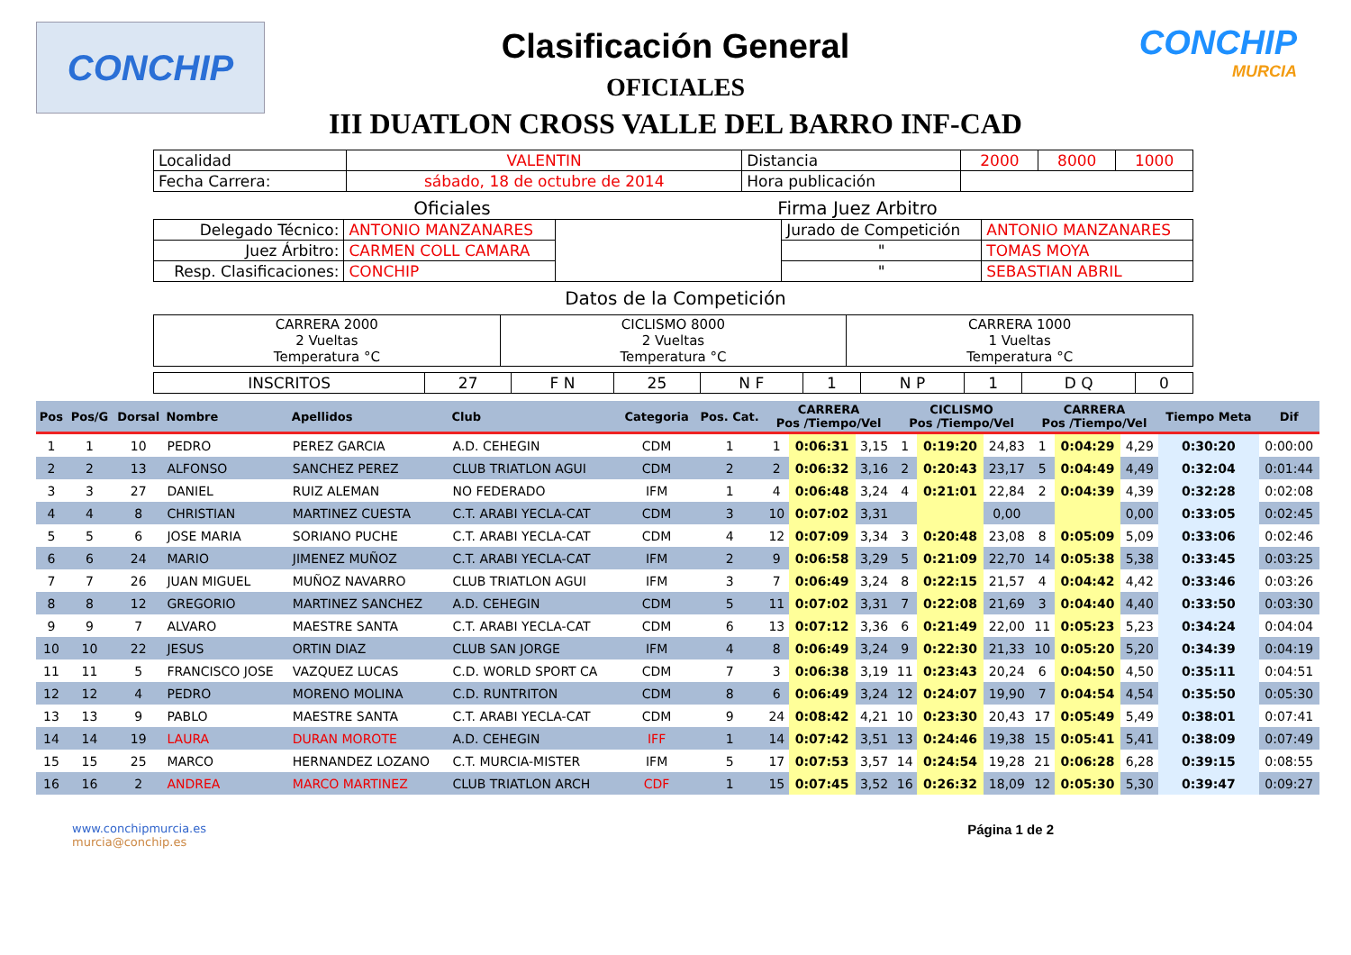CONCHIP CONCHIP
MURCIA
Clasificación General
OFICIALES
III DUATLON CROSS VALLE DEL BARRO INF-CAD
| Localidad | VALENTIN | Distancia | 2000 | 8000 | 1000 |
| Fecha Carrera: | sábado, 18 de octubre de 2014 | Hora publicación | | | |
Oficiales Firma Juez Arbitro
| Delegado Técnico: | ANTONIO MANZANARES | | Jurado de Competición | ANTONIO MANZANARES |
| Juez Árbitro: | CARMEN COLL CAMARA | | " | TOMAS MOYA |
| Resp. Clasificaciones: | CONCHIP | | " | SEBASTIAN ABRIL |
Datos de la Competición
| CARRERA 2000 2 Vueltas Temperatura °C | CICLISMO 8000 2 Vueltas Temperatura °C | CARRERA 1000 1 Vueltas Temperatura °C |
| INSCRITOS | 27 | F N | 25 | N F | 1 | N P | 1 | D Q | 0 |
| Pos | Pos/G | Dorsal | Nombre | Apellidos | Club | Categoria | Pos. Cat. | CARRERA Pos /Tiempo/Vel | | | CICLISMO Pos /Tiempo/Vel | | | CARRERA Pos /Tiempo/Vel | | | Tiempo Meta | Dif |
| --- | --- | --- | --- | --- | --- | --- | --- | --- | --- | --- | --- | --- | --- | --- | --- | --- | --- | --- |
| 1 | 1 | 10 | PEDRO | PEREZ GARCIA | A.D. CEHEGIN | CDM | 1 | 1 | 0:06:31 | 3,15 | 1 | 0:19:20 | 24,83 | 1 | 0:04:29 | 4,29 | 0:30:20 | 0:00:00 |
| 2 | 2 | 13 | ALFONSO | SANCHEZ PEREZ | CLUB TRIATLON AGUI | CDM | 2 | 2 | 0:06:32 | 3,16 | 2 | 0:20:43 | 23,17 | 5 | 0:04:49 | 4,49 | 0:32:04 | 0:01:44 |
| 3 | 3 | 27 | DANIEL | RUIZ ALEMAN | NO FEDERADO | IFM | 1 | 4 | 0:06:48 | 3,24 | 4 | 0:21:01 | 22,84 | 2 | 0:04:39 | 4,39 | 0:32:28 | 0:02:08 |
| 4 | 4 | 8 | CHRISTIAN | MARTINEZ CUESTA | C.T. ARABI YECLA-CAT | CDM | 3 | 10 | 0:07:02 | 3,31 | | | 0,00 | | | 0,00 | 0:33:05 | 0:02:45 |
| 5 | 5 | 6 | JOSE MARIA | SORIANO PUCHE | C.T. ARABI YECLA-CAT | CDM | 4 | 12 | 0:07:09 | 3,34 | 3 | 0:20:48 | 23,08 | 8 | 0:05:09 | 5,09 | 0:33:06 | 0:02:46 |
| 6 | 6 | 24 | MARIO | JIMENEZ MUÑOZ | C.T. ARABI YECLA-CAT | IFM | 2 | 9 | 0:06:58 | 3,29 | 5 | 0:21:09 | 22,70 | 14 | 0:05:38 | 5,38 | 0:33:45 | 0:03:25 |
| 7 | 7 | 26 | JUAN MIGUEL | MUÑOZ NAVARRO | CLUB TRIATLON AGUI | IFM | 3 | 7 | 0:06:49 | 3,24 | 8 | 0:22:15 | 21,57 | 4 | 0:04:42 | 4,42 | 0:33:46 | 0:03:26 |
| 8 | 8 | 12 | GREGORIO | MARTINEZ SANCHEZ | A.D. CEHEGIN | CDM | 5 | 11 | 0:07:02 | 3,31 | 7 | 0:22:08 | 21,69 | 3 | 0:04:40 | 4,40 | 0:33:50 | 0:03:30 |
| 9 | 9 | 7 | ALVARO | MAESTRE SANTA | C.T. ARABI YECLA-CAT | CDM | 6 | 13 | 0:07:12 | 3,36 | 6 | 0:21:49 | 22,00 | 11 | 0:05:23 | 5,23 | 0:34:24 | 0:04:04 |
| 10 | 10 | 22 | JESUS | ORTIN DIAZ | CLUB SAN JORGE | IFM | 4 | 8 | 0:06:49 | 3,24 | 9 | 0:22:30 | 21,33 | 10 | 0:05:20 | 5,20 | 0:34:39 | 0:04:19 |
| 11 | 11 | 5 | FRANCISCO JOSE | VAZQUEZ LUCAS | C.D. WORLD SPORT CA | CDM | 7 | 3 | 0:06:38 | 3,19 | 11 | 0:23:43 | 20,24 | 6 | 0:04:50 | 4,50 | 0:35:11 | 0:04:51 |
| 12 | 12 | 4 | PEDRO | MORENO MOLINA | C.D. RUNTRITON | CDM | 8 | 6 | 0:06:49 | 3,24 | 12 | 0:24:07 | 19,90 | 7 | 0:04:54 | 4,54 | 0:35:50 | 0:05:30 |
| 13 | 13 | 9 | PABLO | MAESTRE SANTA | C.T. ARABI YECLA-CAT | CDM | 9 | 24 | 0:08:42 | 4,21 | 10 | 0:23:30 | 20,43 | 17 | 0:05:49 | 5,49 | 0:38:01 | 0:07:41 |
| 14 | 14 | 19 | LAURA | DURAN MOROTE | A.D. CEHEGIN | IFF | 1 | 14 | 0:07:42 | 3,51 | 13 | 0:24:46 | 19,38 | 15 | 0:05:41 | 5,41 | 0:38:09 | 0:07:49 |
| 15 | 15 | 25 | MARCO | HERNANDEZ LOZANO | C.T. MURCIA-MISTER | IFM | 5 | 17 | 0:07:53 | 3,57 | 14 | 0:24:54 | 19,28 | 21 | 0:06:28 | 6,28 | 0:39:15 | 0:08:55 |
| 16 | 16 | 2 | ANDREA | MARCO MARTINEZ | CLUB TRIATLON ARCH | CDF | 1 | 15 | 0:07:45 | 3,52 | 16 | 0:26:32 | 18,09 | 12 | 0:05:30 | 5,30 | 0:39:47 | 0:09:27 |
www.conchipmurcia.es
murcia@conchip.es
Página 1 de 2